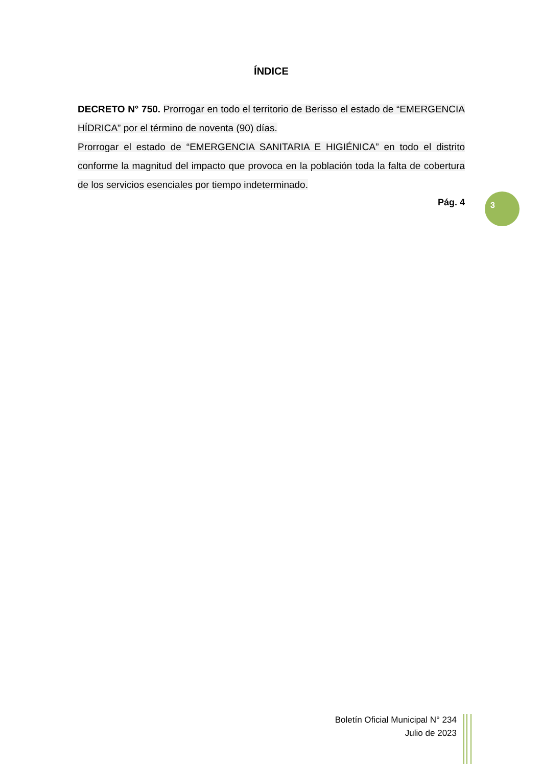ÍNDICE
DECRETO N° 750. Prorrogar en todo el territorio de Berisso el estado de “EMERGENCIA HÍDRICA” por el término de noventa (90) días.
Prorrogar el estado de “EMERGENCIA SANITARIA E HIGIÉNICA” en todo el distrito conforme la magnitud del impacto que provoca en la población toda la falta de cobertura de los servicios esenciales por tiempo indeterminado.
Pág. 4
3
Boletín Oficial Municipal N° 234
Julio de 2023